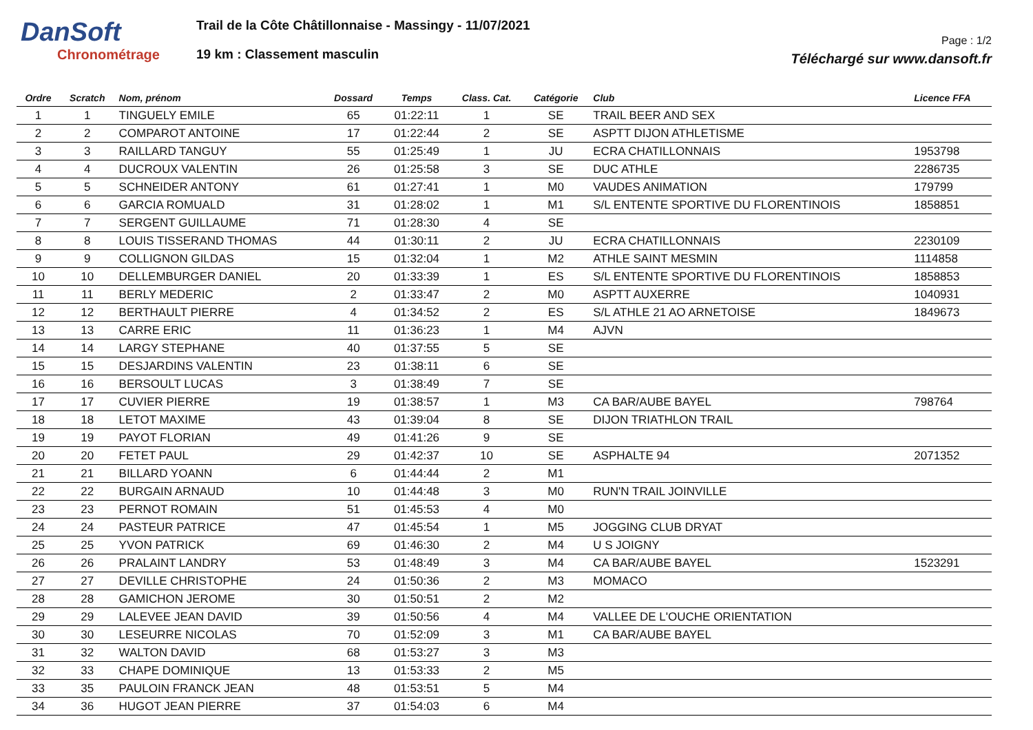DanSoft
Chronométrage
Trail de la Côte Châtillonnaise - Massingy - 11/07/2021
19 km : Classement masculin
Page : 1/2
Téléchargé sur www.dansoft.fr
| Ordre | Scratch | Nom, prénom | Dossard | Temps | Class. Cat. | Catégorie | Club | Licence FFA |
| --- | --- | --- | --- | --- | --- | --- | --- | --- |
| 1 | 1 | TINGUELY EMILE | 65 | 01:22:11 | 1 | SE | TRAIL BEER AND SEX | |
| 2 | 2 | COMPAROT ANTOINE | 17 | 01:22:44 | 2 | SE | ASPTT DIJON ATHLETISME | |
| 3 | 3 | RAILLARD TANGUY | 55 | 01:25:49 | 1 | JU | ECRA CHATILLONNAIS | 1953798 |
| 4 | 4 | DUCROUX VALENTIN | 26 | 01:25:58 | 3 | SE | DUC ATHLE | 2286735 |
| 5 | 5 | SCHNEIDER ANTONY | 61 | 01:27:41 | 1 | M0 | VAUDES ANIMATION | 179799 |
| 6 | 6 | GARCIA ROMUALD | 31 | 01:28:02 | 1 | M1 | S/L ENTENTE SPORTIVE DU FLORENTINOIS | 1858851 |
| 7 | 7 | SERGENT GUILLAUME | 71 | 01:28:30 | 4 | SE | | |
| 8 | 8 | LOUIS TISSERAND THOMAS | 44 | 01:30:11 | 2 | JU | ECRA CHATILLONNAIS | 2230109 |
| 9 | 9 | COLLIGNON GILDAS | 15 | 01:32:04 | 1 | M2 | ATHLE SAINT MESMIN | 1114858 |
| 10 | 10 | DELLEMBURGER DANIEL | 20 | 01:33:39 | 1 | ES | S/L ENTENTE SPORTIVE DU FLORENTINOIS | 1858853 |
| 11 | 11 | BERLY MEDERIC | 2 | 01:33:47 | 2 | M0 | ASPTT AUXERRE | 1040931 |
| 12 | 12 | BERTHAULT PIERRE | 4 | 01:34:52 | 2 | ES | S/L ATHLE 21 AO ARNETOISE | 1849673 |
| 13 | 13 | CARRE ERIC | 11 | 01:36:23 | 1 | M4 | AJVN | |
| 14 | 14 | LARGY STEPHANE | 40 | 01:37:55 | 5 | SE | | |
| 15 | 15 | DESJARDINS VALENTIN | 23 | 01:38:11 | 6 | SE | | |
| 16 | 16 | BERSOULT LUCAS | 3 | 01:38:49 | 7 | SE | | |
| 17 | 17 | CUVIER PIERRE | 19 | 01:38:57 | 1 | M3 | CA BAR/AUBE BAYEL | 798764 |
| 18 | 18 | LETOT MAXIME | 43 | 01:39:04 | 8 | SE | DIJON TRIATHLON TRAIL | |
| 19 | 19 | PAYOT FLORIAN | 49 | 01:41:26 | 9 | SE | | |
| 20 | 20 | FETET PAUL | 29 | 01:42:37 | 10 | SE | ASPHALTE 94 | 2071352 |
| 21 | 21 | BILLARD YOANN | 6 | 01:44:44 | 2 | M1 | | |
| 22 | 22 | BURGAIN ARNAUD | 10 | 01:44:48 | 3 | M0 | RUN'N TRAIL JOINVILLE | |
| 23 | 23 | PERNOT ROMAIN | 51 | 01:45:53 | 4 | M0 | | |
| 24 | 24 | PASTEUR PATRICE | 47 | 01:45:54 | 1 | M5 | JOGGING CLUB DRYAT | |
| 25 | 25 | YVON PATRICK | 69 | 01:46:30 | 2 | M4 | U S JOIGNY | |
| 26 | 26 | PRALAINT LANDRY | 53 | 01:48:49 | 3 | M4 | CA BAR/AUBE BAYEL | 1523291 |
| 27 | 27 | DEVILLE CHRISTOPHE | 24 | 01:50:36 | 2 | M3 | MOMACO | |
| 28 | 28 | GAMICHON JEROME | 30 | 01:50:51 | 2 | M2 | | |
| 29 | 29 | LALEVEE JEAN DAVID | 39 | 01:50:56 | 4 | M4 | VALLEE DE L'OUCHE ORIENTATION | |
| 30 | 30 | LESEURRE NICOLAS | 70 | 01:52:09 | 3 | M1 | CA BAR/AUBE BAYEL | |
| 31 | 32 | WALTON DAVID | 68 | 01:53:27 | 3 | M3 | | |
| 32 | 33 | CHAPE DOMINIQUE | 13 | 01:53:33 | 2 | M5 | | |
| 33 | 35 | PAULOIN FRANCK JEAN | 48 | 01:53:51 | 5 | M4 | | |
| 34 | 36 | HUGOT JEAN PIERRE | 37 | 01:54:03 | 6 | M4 | | |